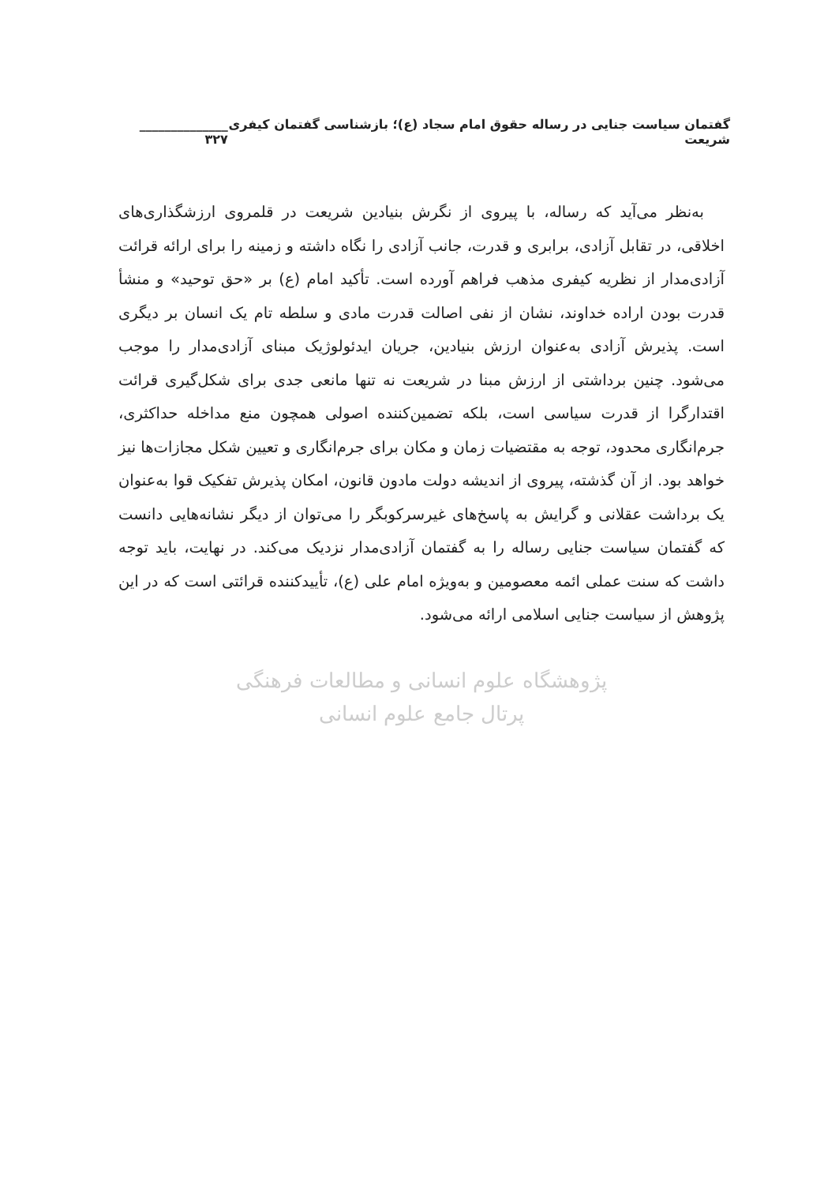گفتمان سیاست جنایی در رساله حقوق امام سجاد (ع)؛ بازشناسی گفتمان کیفری شریعت ______________ ۳۲۷
به‌نظر می‌آید که رساله، با پیروی از نگرش بنیادین شریعت در قلمروی ارزشگذاری‌های اخلاقی، در تقابل آزادی، برابری و قدرت، جانب آزادی را نگاه داشته و زمینه را برای ارائه قرائت آزادی‌مدار از نظریه کیفری مذهب فراهم آورده است. تأکید امام (ع) بر «حق توحید» و منشأ قدرت بودن اراده خداوند، نشان از نفی اصالت قدرت مادی و سلطه تام یک انسان بر دیگری است. پذیرش آزادی به‌عنوان ارزش بنیادین، جریان ایدئولوژیک مبنای آزادی‌مدار را موجب می‌شود. چنین برداشتی از ارزش مبنا در شریعت نه تنها مانعی جدی برای شکل‌گیری قرائت اقتدارگرا از قدرت سیاسی است، بلکه تضمین‌کننده اصولی همچون منع مداخله حداکثری، جرم‌انگاری محدود، توجه به مقتضیات زمان و مکان برای جرم‌انگاری و تعیین شکل مجازات‌ها نیز خواهد بود. از آن گذشته، پیروی از اندیشه دولت مادون قانون، امکان پذیرش تفکیک قوا به‌عنوان یک برداشت عقلانی و گرایش به پاسخ‌های غیرسرکوبگر را می‌توان از دیگر نشانه‌هایی دانست که گفتمان سیاست جنایی رساله را به گفتمان آزادی‌مدار نزدیک می‌کند. در نهایت، باید توجه داشت که سنت عملی ائمه معصومین و به‌ویژه امام علی (ع)، تأییدکننده قرائتی است که در این پژوهش از سیاست جنایی اسلامی ارائه می‌شود.
پژوهشگاه علوم انسانی و مطالعات فرهنگی
پرتال جامع علوم انسانی